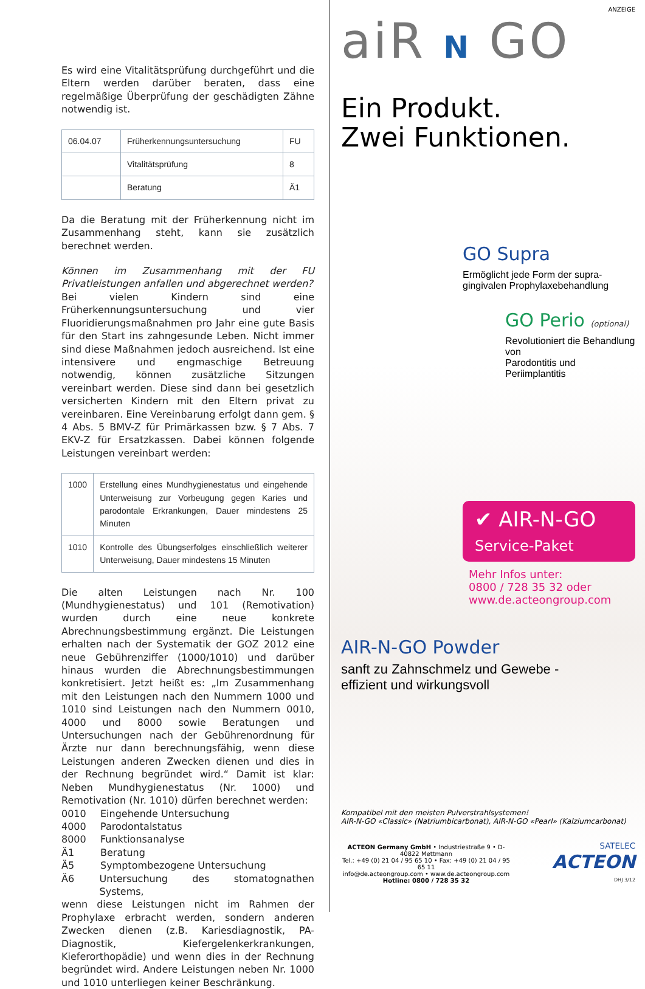Es wird eine Vitalitätsprüfung durchgeführt und die Eltern werden darüber beraten, dass eine regelmäßige Überprüfung der geschädigten Zähne notwendig ist.
| 06.04.07 | Früherkennungsuntersuchung | FU |
| | Vitalitätsprüfung | 8 |
| | Beratung | Ä1 |
Da die Beratung mit der Früherkennung nicht im Zusammenhang steht, kann sie zusätzlich berechnet werden.
Können im Zusammenhang mit der FU Privatleistungen anfallen und abgerechnet werden?
Bei vielen Kindern sind eine Früherkennungsuntersuchung und vier Fluoridierungsmaßnahmen pro Jahr eine gute Basis für den Start ins zahngesunde Leben. Nicht immer sind diese Maßnahmen jedoch ausreichend. Ist eine intensivere und engmaschige Betreuung notwendig, können zusätzliche Sitzungen vereinbart werden. Diese sind dann bei gesetzlich versicherten Kindern mit den Eltern privat zu vereinbaren. Eine Vereinbarung erfolgt dann gem. § 4 Abs. 5 BMV-Z für Primärkassen bzw. § 7 Abs. 7 EKV-Z für Ersatzkassen. Dabei können folgende Leistungen vereinbart werden:
| 1000 | Erstellung eines Mundhygienestatus und eingehende Unterweisung zur Vorbeugung gegen Karies und parodontale Erkrankungen, Dauer mindestens 25 Minuten |
| 1010 | Kontrolle des Übungserfolges einschließlich weiterer Unterweisung, Dauer mindestens 15 Minuten |
Die alten Leistungen nach Nr. 100 (Mundhygienestatus) und 101 (Remotivation) wurden durch eine neue konkrete Abrechnungsbestimmung ergänzt. Die Leistungen erhalten nach der Systematik der GOZ 2012 eine neue Gebührenziffer (1000/1010) und darüber hinaus wurden die Abrechnungsbestimmungen konkretisiert. Jetzt heißt es: „Im Zusammenhang mit den Leistungen nach den Nummern 1000 und 1010 sind Leistungen nach den Nummern 0010, 4000 und 8000 sowie Beratungen und Untersuchungen nach der Gebührenordnung für Ärzte nur dann berechnungsfähig, wenn diese Leistungen anderen Zwecken dienen und dies in der Rechnung begründet wird.“ Damit ist klar: Neben Mundhygienestatus (Nr. 1000) und Remotivation (Nr. 1010) dürfen berechnet werden:
0010 Eingehende Untersuchung
4000 Parodontalstatus
8000 Funktionsanalyse
Ä1 Beratung
Ä5 Symptombezogene Untersuchung
Ä6 Untersuchung des stomatognathen Systems,
wenn diese Leistungen nicht im Rahmen der Prophylaxe erbracht werden, sondern anderen Zwecken dienen (z.B. Kariesdiagnostik, PA-Diagnostik, Kiefergelenkerkrankungen, Kieferorthopädie) und wenn dies in der Rechnung begründet wird. Andere Leistungen neben Nr. 1000 und 1010 unterliegen keiner Beschränkung.
ANZEIGE
aiR N GO
Ein Produkt.
Zwei Funktionen.
GO Supra
Ermöglicht jede Form der supra-
gingivalen Prophylaxebehandlung
GO Perio (optional)
Revolutioniert die Behandlung von
Parodontitis und Periimplantitis
✔ AIR-N-GO
Service-Paket
Mehr Infos unter:
0800 / 728 35 32 oder
www.de.acteongroup.com
AIR-N-GO Powder
sanft zu Zahnschmelz und Gewebe -
effizient und wirkungsvoll
Kompatibel mit den meisten Pulverstrahlsystemen!
AIR-N-GO «Classic» (Natriumbicarbonat), AIR-N-GO «Pearl» (Kalziumcarbonat)
ACTEON Germany GmbH • Industriestraße 9 • D-40822 Mettmann
Tel.: +49 (0) 21 04 / 95 65 10 • Fax: +49 (0) 21 04 / 95 65 11
info@de.acteongroup.com • www.de.acteongroup.com
Hotline: 0800 / 728 35 32
SATELEC
ACTEON
DHJ 3/12